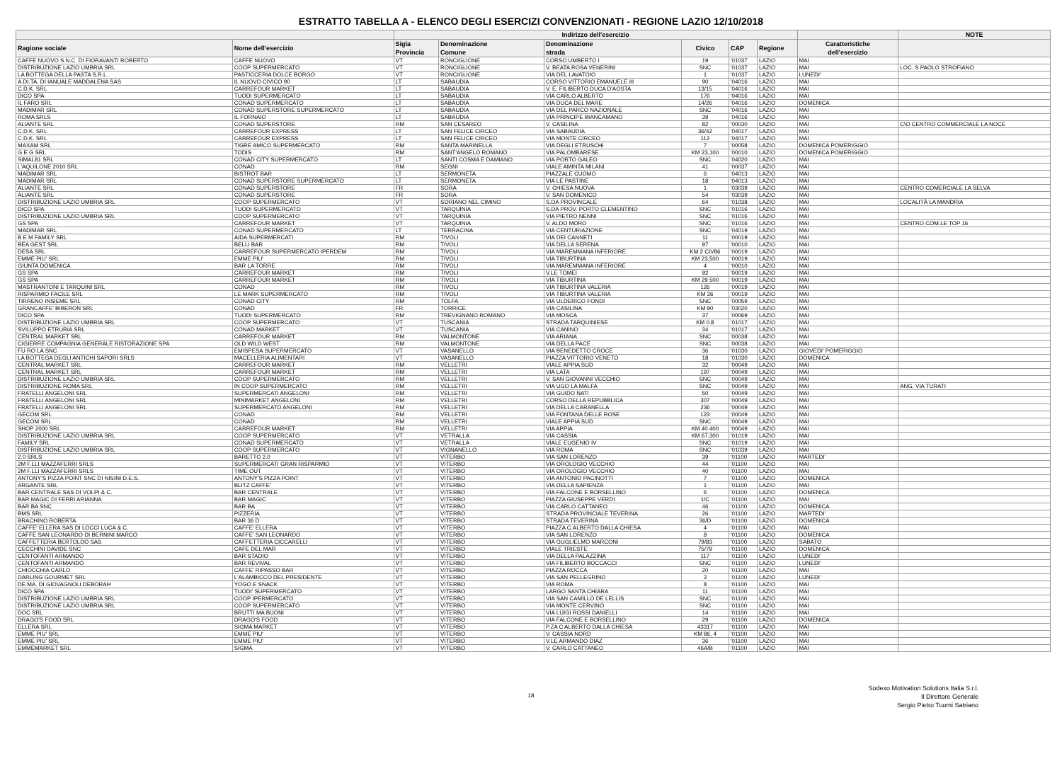ESTRATTO TABELLA A - ELENCO DEGLI ESERCIZI CONVENZIONATI - REGIONE LAZIO 12/10/2018
| | | Indirizzo dell'esercizio | | | | | | | NOTE |
| --- | --- | --- | --- | --- | --- | --- | --- | --- | --- |
| Ragione sociale | Nome dell'esercizio | Sigla Provincia | Denominazione Comune | Denominazione strada | Civico | CAP | Regione | Caratteristiche dell'esercizio | |
| CAFFE NUOVO S.N.C. DI FIORAVANTI ROBERTO | CAFFE NUOVO | VT | RONCIGLIONE | CORSO UMBERTO I | 19 | '01037 | LAZIO | MAI | |
| DISTRIBUZIONE LAZIO UMBRIA SRL | COOP SUPERMERCATO | VT | RONCIGLIONE | V. BEATA ROSA VENERINI | SNC | '01037 | LAZIO | MAI | LOC. S PAOLO STROFIANO |
| LA BOTTEGA DELLA PASTA S.R.L. | PASTICCERIA DOLCE BORGO | VT | RONCIGLIONE | VIA DEL LAVATOIO | 1 | '01037 | LAZIO | LUNEDI' | |
| A.DI.TA. DI IANUALE MADDALENA SAS | IL NUOVO CIVICO 90 | LT | SABAUDIA | CORSO VITTORIO EMANUELE III | 90 | '04016 | LAZIO | MAI | |
| C.D.K. SRL | CARREFOUR MARKET | LT | SABAUDIA | V. E. FILIBERTO DUCA D'AOSTA | 13/15 | '04016 | LAZIO | MAI | |
| DICO SPA | TUODI SUPERMERCATO | LT | SABAUDIA | VIA CARLO ALBERTO | 176 | '04016 | LAZIO | MAI | |
| IL FARO SRL | CONAD SUPERMERCATO | LT | SABAUDIA | VIA DUCA DEL MARE | 14/26 | '04016 | LAZIO | DOMENICA | |
| MADIMAR SRL | CONAD SUPERSTORE SUPERMERCATO | LT | SABAUDIA | VIA DEL PARCO NAZIONALE | SNC | '04016 | LAZIO | MAI | |
| ROMA SRLS | IL FORNAIO | LT | SABAUDIA | VIA PRINCIPE BIANCAMANO | 39 | '04016 | LAZIO | MAI | |
| ALIANTE SRL | CONAD SUPERSTORE | RM | SAN CESAREO | V. CASILINA | 82 | '00030 | LAZIO | MAI | C\O CENTRO COMMERCIALE LA NOCE |
| C.D.K. SRL | CARREFOUR EXPRESS | LT | SAN FELICE CIRCEO | VIA SABAUDIA | 36/42 | '04017 | LAZIO | MAI | |
| C.D.K. SRL | CARREFOUR EXPRESS | LT | SAN FELICE CIRCEO | VIA MONTE CIRCEO | 112 | '04017 | LAZIO | MAI | |
| MAXAM SRL | TIGRE AMICO SUPERMERCATO | RM | SANTA MARINELLA | VIA DEGLI ETRUSCHI | 7 | '00058 | LAZIO | DOMENICA POMERIGGIO | |
| G E G SRL | TODIS | RM | SANT'ANGELO ROMANO | VIA PALOMBARESE | KM 23,100 | '00010 | LAZIO | DOMENICA POMERIGGIO | |
| SIMAL81 SRL | CONAD CITY SUPERMERCATO | LT | SANTI COSMA E DAMIANO | VIA PORTO GALEO | SNC | '04020 | LAZIO | MAI | |
| L'AQUILONE 2010 SRL | CONAD | RM | SEGNI | VIALE AMINTA MILANI | 41 | '00037 | LAZIO | MAI | |
| MADIMAR SRL | BISTROT BAR | LT | SERMONETA | PIAZZALE CUOMO | 6 | '04013 | LAZIO | MAI | |
| MADIMAR SRL | CONAD SUPERSTORE SUPERMERCATO | LT | SERMONETA | VIA LE PASTINE | 18 | '04013 | LAZIO | MAI | |
| ALIANTE SRL | CONAD SUPERSTORE | FR | SORA | V. CHIESA NUOVA | 1 | '03039 | LAZIO | MAI | CENTRO COMERCIALE LA SELVA |
| ALIANTE SRL | CONAD SUPERSTORE | FR | SORA | V. SAN DOMENICO | 54 | '03039 | LAZIO | MAI | |
| DISTRIBUZIONE LAZIO UMBRIA SRL | COOP SUPERMERCATO | VT | SORIANO NEL CIMINO | S.DA PROVINCALE | 64 | '01038 | LAZIO | MAI | LOCALITÀ LA MANDRIA |
| DICO SPA | TUODI SUPERMERCATO | VT | TARQUINIA | S.DA PROV. PORTO CLEMENTINO | SNC | '01016 | LAZIO | MAI | |
| DISTRIBUZIONE LAZIO UMBRIA SRL | COOP SUPERMERCATO | VT | TARQUINIA | VIA PIETRO NENNI | SNC | '01016 | LAZIO | MAI | |
| GS SPA | CARREFOUR MARKET | VT | TARQUINIA | V. ALDO MORO | SNC | '01016 | LAZIO | MAI | CENTRO COM.LE TOP 16 |
| MADIMAR SRL | CONAD SUPERMERCATO | LT | TERRACINA | VIA CENTURIAZIONE | SNC | '04019 | LAZIO | MAI | |
| B E M FAMILY SRL | AIDA SUPERMERCATI | RM | TIVOLI | VIA DEI CANNETI | 11 | '00019 | LAZIO | MAI | |
| BEA GEST SRL | BELLI BAR | RM | TIVOLI | VIA DELLA SERENA | 97 | '00010 | LAZIO | MAI | |
| DESA SRL | CARREFOUR SUPERMERCATO IPERDEM | RM | TIVOLI | VIA MAREMMANA INFERIORE | KM 2 CIV86 | '00019 | LAZIO | MAI | |
| EMME PIU' SRL | EMME PIU' | RM | TIVOLI | VIA TIBURTINA | KM 23,500 | '00019 | LAZIO | MAI | |
| GIUNTA DOMENICA | BAR LA TORRE | RM | TIVOLI | VIA MAREMMANA INFERIORE | 4 | '00010 | LAZIO | MAI | |
| GS SPA | CARREFOUR MARKET | RM | TIVOLI | V.LE TOMEI | 92 | '00019 | LAZIO | MAI | |
| GS SPA | CARREFOUR MARKET | RM | TIVOLI | VIA TIBURTINA | KM 29 500 | '00019 | LAZIO | MAI | |
| MASTRANTONI E TARQUINI SRL | CONAD | RM | TIVOLI | VIA TIBURTINA VALERIA | 126 | '00019 | LAZIO | MAI | |
| RISPARMIO FACILE SRL | LE MARK SUPERMERCATO | RM | TIVOLI | VIA TIBURTINA VALERIA | KM 36 | '00019 | LAZIO | MAI | |
| TIRRENO INSIEME SRL | CONAD CITY | RM | TOLFA | VIA ULDERICO FONDI | SNC | '00059 | LAZIO | MAI | |
| GRANCAFFE' BIBERON SRL | CONAD | FR | TORRICE | VIA CASILINA | KM 90 | '03020 | LAZIO | MAI | |
| DICO SPA | TUODI SUPERMERCATO | RM | TREVIGNANO ROMANO | VIA MOSCA | 37 | '00069 | LAZIO | MAI | |
| DISTRIBUZIONE LAZIO UMBRIA SRL | COOP SUPERMERCATO | VT | TUSCANIA | STRADA TARQUINIESE | KM 0.8 | '01017 | LAZIO | MAI | |
| SVILUPPO ETRURIA SRL | CONAD MARKET | VT | TUSCANIA | VIA CANINO | 34 | '01017 | LAZIO | MAI | |
| CENTRAL MARKET SRL | CARREFOUR MARKET | RM | VALMONTONE | VIA ARIANA | SNC | '00038 | LAZIO | MAI | |
| CIGIERRE COMPAGNIA GENERALE RISTORAZIONE SPA | OLD WILD WEST | RM | VALMONTONE | VIA DELLA PACE | SNC | '00038 | LAZIO | MAI | |
| FU RO LA SNC | EMISPESA SUPERMERCATO | VT | VASANELLO | VIA BENEDETTO CROCE | 36 | '01030 | LAZIO | GIOVEDI' POMERIGGIO | |
| LA BOTTEGA DEGLI ANTICHI SAPORI SRLS | MACELLERIA ALIMENTARI | VT | VASANELLO | PIAZZA VITTORIO VENETO | 18 | '01030 | LAZIO | DOMENICA | |
| CENTRAL MARKET SRL | CARREFOUR MARKET | RM | VELLETRI | VIALE APPIA SUD | 32 | '00049 | LAZIO | MAI | |
| CENTRAL MARKET SRL | CARREFOUR MARKET | RM | VELLETRI | VIA LATA | 197 | '00049 | LAZIO | MAI | |
| DISTRIBUZIONE LAZIO UMBRIA SRL | COOP SUPERMERCATO | RM | VELLETRI | V. SAN GIOVANNI VECCHIO | SNC | '00049 | LAZIO | MAI | |
| DISTRIBUZIONE ROMA SRL | IN COOP SUPERMERCATO | RM | VELLETRI | VIA UGO LA MALFA | SNC | '00049 | LAZIO | MAI | ANG. VIA TURATI |
| FRATELLI ANGELONI SRL | SUPERMERCATI ANGELONI | RM | VELLETRI | VIA GUIDO NATI | 50 | '00049 | LAZIO | MAI | |
| FRATELLI ANGELONI SRL | MINIMARKET ANGELONI | RM | VELLETRI | CORSO DELLA REPUBBLICA | 307 | '00049 | LAZIO | MAI | |
| FRATELLI ANGELONI SRL | SUPERMERCATO ANGELONI | RM | VELLETRI | VIA DELLA CARANELLA | 236 | '00049 | LAZIO | MAI | |
| GECOM SRL | CONAD | RM | VELLETRI | VIA FONTANA DELLE ROSE | 123 | '00049 | LAZIO | MAI | |
| GECOM SRL | CONAD | RM | VELLETRI | VIALE APPIA SUD | SNC | '00049 | LAZIO | MAI | |
| SHOP 2000 SRL | CARREFOUR MARKET | RM | VELLETRI | VIA APPIA | KM 40.400 | '00049 | LAZIO | MAI | |
| DISTRIBUZIONE LAZIO UMBRIA SRL | COOP SUPERMERCATO | VT | VETRALLA | VIA CASSIA | KM 67,300 | '01019 | LAZIO | MAI | |
| FAMILY SRL | CONAD SUPERMERCATO | VT | VETRALLA | VIALE EUGENIO IV | SNC | '01019 | LAZIO | MAI | |
| DISTRIBUZIONE LAZIO UMBRIA SRL | COOP SUPERMERCATO | VT | VIGNANELLO | VIA ROMA | SNC | '01039 | LAZIO | MAI | |
| 2.0 SRLS | BARETTO 2.0 | VT | VITERBO | VIA SAN LORENZO | 39 | '01100 | LAZIO | MARTEDI' | |
| 2M F.LLI MAZZAFERRI SRLS | SUPERMERCATI GRAN RISPARMIO | VT | VITERBO | VIA OROLOGIO VECCHIO | 44 | '01100 | LAZIO | MAI | |
| 2M F.LLI MAZZAFERRI SRLS | TIME OUT | VT | VITERBO | VIA OROLOGIO VECCHIO | 40 | '01100 | LAZIO | MAI | |
| ANTONY'S PIZZA POINT SNC DI NISINI D.E.S. | ANTONY'S PIZZA POINT | VT | VITERBO | VIA ANTONIO PACINOTTI | 7 | '01100 | LAZIO | DOMENICA | |
| ARGANTE SRL | BLITZ CAFFE' | VT | VITERBO | VIA DELLA SAPIENZA | 1 | '01100 | LAZIO | MAI | |
| BAR CENTRALE SAS DI VOLPI & C. | BAR CENTRALE | VT | VITERBO | VIA FALCONE E BORSELLINO | 6 | '01100 | LAZIO | DOMENICA | |
| BAR MAGIC DI FERRI ARIANNA | BAR MAGIC | VT | VITERBO | PIAZZA GIUSEPPE VERDI | 1/C | '01100 | LAZIO | MAI | |
| BAR.BA SNC | BAR BA | VT | VITERBO | VIA CARLO CATTANEO | 46 | '01100 | LAZIO | DOMENICA | |
| BMS SRL | PIZZERIA | VT | VITERBO | STRADA PROVINCIALE TEVERINA | 26 | '01100 | LAZIO | MARTEDI' | |
| BRACHINO ROBERTA | BAR 36 D | VT | VITERBO | STRADA TEVERINA | 36/D | '01100 | LAZIO | DOMENICA | |
| CAFFE' ELLERA SAS DI LOCCI LUCA & C. | CAFFE' ELLERA | VT | VITERBO | PIAZZA C.ALBERTO DALLA CHIESA | 4 | '01100 | LAZIO | MAI | |
| CAFFE SAN LEONARDO DI BERNINI MARCO | CAFFE' SAN LEONARDO | VT | VITERBO | VIA SAN LORENZO | 8 | '01100 | LAZIO | DOMENICA | |
| CAFFETTERIA BERTOLDO SAS | CAFFETTERIA CICCARELLI | VT | VITERBO | VIA GUGLIELMO MARCONI | 79/83 | '01100 | LAZIO | SABATO | |
| CECCHINI DAVIDE SNC | CAFE DEL MAR | VT | VITERBO | VIALE TRIESTE | 75/79 | '01100 | LAZIO | DOMENICA | |
| CENTOFANTI ARMANDO | BAR STADIO | VT | VITERBO | VIA DELLA PALAZZINA | 117 | '01100 | LAZIO | LUNEDI' | |
| CENTOFANTI ARMANDO | BAR REVIVAL | VT | VITERBO | VIA FILIBERTO BOCCACCI | SNC | '01100 | LAZIO | LUNEDI' | |
| CHIOCCHIA CARLO | CAFFE' RIPASSO BAR | VT | VITERBO | PIAZZA ROCCA | 20 | '01100 | LAZIO | MAI | |
| DARLING GOURMET SRL | L'ALAMBICCO DEL PRESIDENTE | VT | VITERBO | VIA SAN PELLEGRINO | 3 | '01100 | LAZIO | LUNEDI' | |
| DE.MA. DI GIOVAGNOLI DEBORAH | YOGO E SNACK | VT | VITERBO | VIA ROMA | 8 | '01100 | LAZIO | MAI | |
| DICO SPA | TUODI' SUPERMERCATO | VT | VITERBO | LARGO SANTA CHIARA | 11 | '01100 | LAZIO | MAI | |
| DISTRIBUZIONE LAZIO UMBRIA SRL | COOP IPERMERCATO | VT | VITERBO | VIA SAN CAMILLO DE LELLIS | SNC | '01100 | LAZIO | MAI | |
| DISTRIBUZIONE LAZIO UMBRIA SRL | COOP SUPERMERCATO | VT | VITERBO | VIA MONTE CERVINO | SNC | '01100 | LAZIO | MAI | |
| DOC SRL | BRUTTI MA BUONI | VT | VITERBO | VIA LUIGI ROSSI DANIELLI | 14 | '01100 | LAZIO | MAI | |
| DRAGO'S FOOD SRL | DRAGO'S FOOD | VT | VITERBO | VIA FALCONE E BORSELLINO | 29 | '01100 | LAZIO | DOMENICA | |
| ELLERA SRL | SIGMA MARKET | VT | VITERBO | P.ZA C ALBERTO DALLA CHIESA | 43317 | '01100 | LAZIO | MAI | |
| EMME PIU' SRL | EMME PIU' | VT | VITERBO | V. CASSIA NORD | KM 86, 4 | '01100 | LAZIO | MAI | |
| EMME PIU' SRL | EMME PIU' | VT | VITERBO | V.LE ARMANDO DIAZ | 36 | '01100 | LAZIO | MAI | |
| EMMEMARKET SRL | SIGMA | VT | VITERBO | V. CARLO CATTANEO | 46A/B | '01100 | LAZIO | MAI | |
Sodexo Motivation Solutions Italia S.r.l.
Il Direttore Generale
Sergio Pietro Tuomi Satriano
18